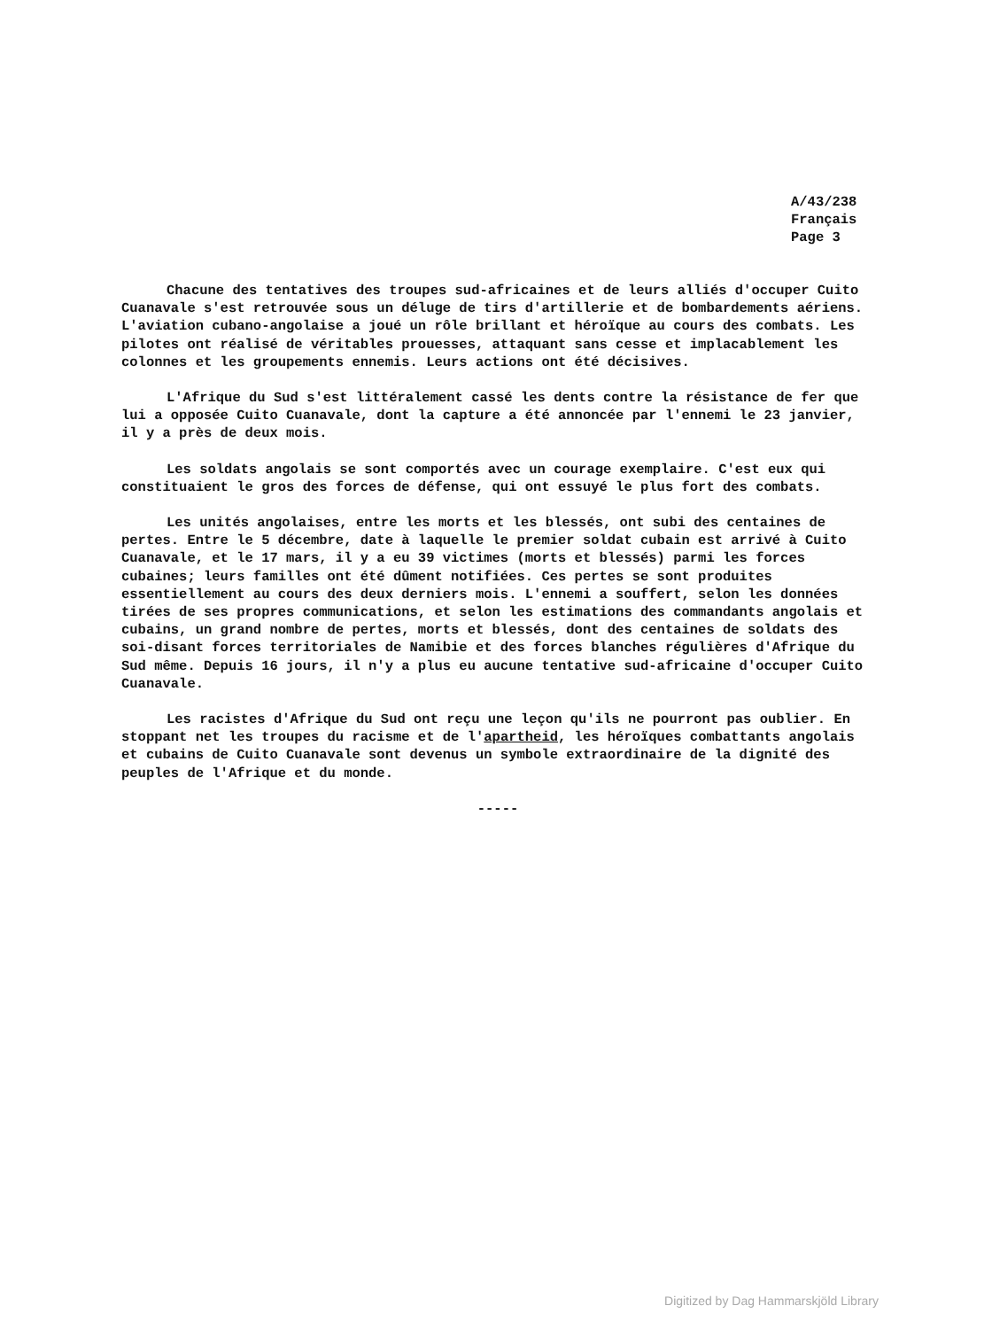A/43/238
Français
Page 3
Chacune des tentatives des troupes sud-africaines et de leurs alliés d'occuper Cuito Cuanavale s'est retrouvée sous un déluge de tirs d'artillerie et de bombardements aériens. L'aviation cubano-angolaise a joué un rôle brillant et héroïque au cours des combats. Les pilotes ont réalisé de véritables prouesses, attaquant sans cesse et implacablement les colonnes et les groupements ennemis. Leurs actions ont été décisives.
L'Afrique du Sud s'est littéralement cassé les dents contre la résistance de fer que lui a opposée Cuito Cuanavale, dont la capture a été annoncée par l'ennemi le 23 janvier, il y a près de deux mois.
Les soldats angolais se sont comportés avec un courage exemplaire. C'est eux qui constituaient le gros des forces de défense, qui ont essuyé le plus fort des combats.
Les unités angolaises, entre les morts et les blessés, ont subi des centaines de pertes. Entre le 5 décembre, date à laquelle le premier soldat cubain est arrivé à Cuito Cuanavale, et le 17 mars, il y a eu 39 victimes (morts et blessés) parmi les forces cubaines; leurs familles ont été dûment notifiées. Ces pertes se sont produites essentiellement au cours des deux derniers mois. L'ennemi a souffert, selon les données tirées de ses propres communications, et selon les estimations des commandants angolais et cubains, un grand nombre de pertes, morts et blessés, dont des centaines de soldats des soi-disant forces territoriales de Namibie et des forces blanches régulières d'Afrique du Sud même. Depuis 16 jours, il n'y a plus eu aucune tentative sud-africaine d'occuper Cuito Cuanavale.
Les racistes d'Afrique du Sud ont reçu une leçon qu'ils ne pourront pas oublier. En stoppant net les troupes du racisme et de l'apartheid, les héroïques combattants angolais et cubains de Cuito Cuanavale sont devenus un symbole extraordinaire de la dignité des peuples de l'Afrique et du monde.
-----
Digitized by Dag Hammarskjöld Library